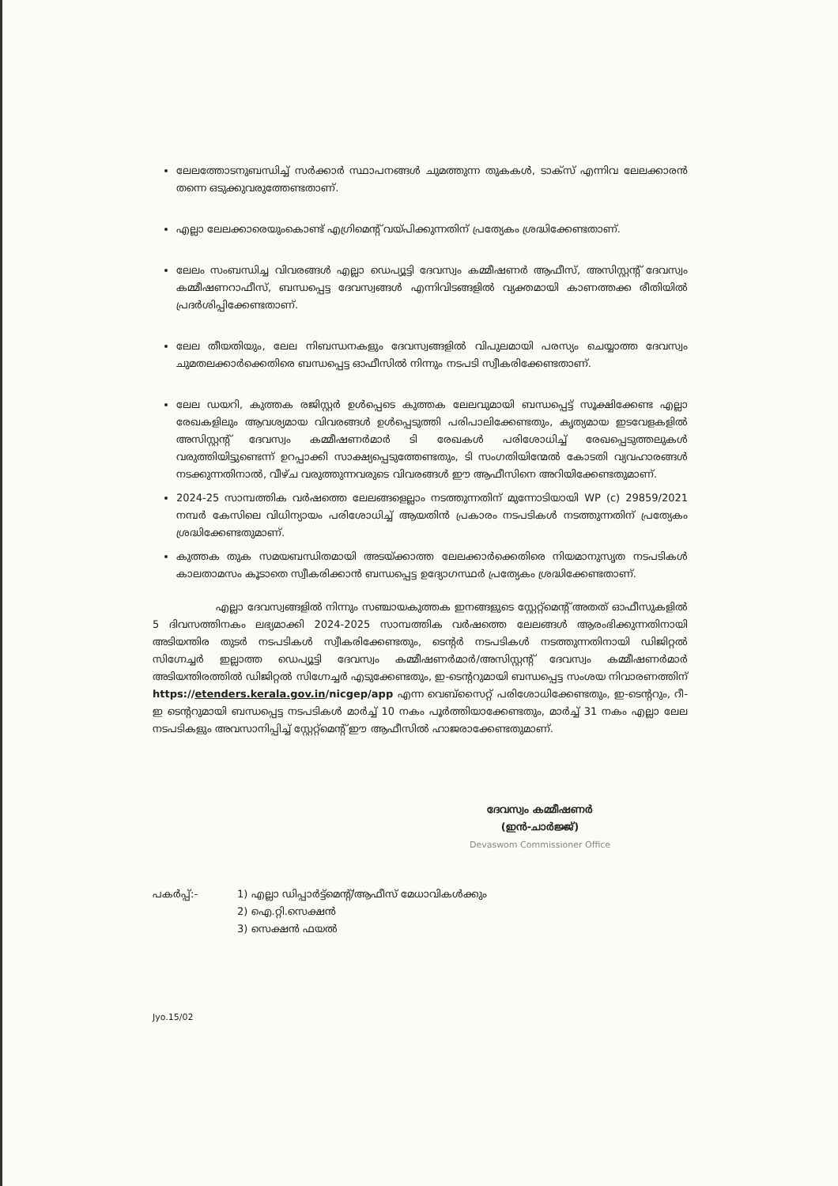ലേലത്തോടനുബന്ധിച്ച് സർക്കാർ സ്ഥാപനങ്ങൾ ചുമത്തുന്ന തുകകൾ, ടാക്സ് എന്നിവ ലേലക്കാരൻ തന്നെ ഒടുക്കുവരുത്തേണ്ടതാണ്.
എല്ലാ ലേലക്കാരെയുംകൊണ്ട് എഗ്രിമെന്റ് വയ്പിക്കുന്നതിന് പ്രത്യേകം ശ്രദ്ധിക്കേണ്ടതാണ്.
ലേലം സംബന്ധിച്ച വിവരങ്ങൾ എല്ലാ ഡെപ്യൂട്ടി ദേവസ്വം കമ്മീഷണർ ആഫീസ്, അസിസ്റ്റന്റ് ദേവസ്വം കമ്മീഷണറാഫീസ്, ബന്ധപ്പെട്ട ദേവസ്വങ്ങൾ എന്നിവിടങ്ങളിൽ വ്യക്തമായി കാണത്തക്ക രീതിയിൽ പ്രദർശിപ്പിക്കേണ്ടതാണ്.
ലേല തീയതിയും, ലേല നിബന്ധനകളും ദേവസ്വങ്ങളിൽ വിപുലമായി പരസ്യം ചെയ്യാത്ത ദേവസ്വം ചുമതലക്കാർക്കെതിരെ ബന്ധപ്പെട്ട ഓഫീസിൽ നിന്നും നടപടി സ്വീകരിക്കേണ്ടതാണ്.
ലേല ഡയറി, കുത്തക രജിസ്റ്റർ ഉൾപ്പെടെ കുത്തക ലേലവുമായി ബന്ധപ്പെട്ട് സൂക്ഷിക്കേണ്ട എല്ലാ രേഖകളിലും ആവശ്യമായ വിവരങ്ങൾ ഉൾപ്പെടുത്തി പരിപാലിക്കേണ്ടതും, കൃത്യമായ ഇടവേളകളിൽ അസിസ്റ്റന്റ് ദേവസ്വം കമ്മീഷണർമാർ ടി രേഖകൾ പരിശോധിച്ച് രേഖപ്പെടുത്തലുകൾ വരുത്തിയിട്ടുണ്ടെന്ന് ഉറപ്പാക്കി സാക്ഷ്യപ്പെടുത്തേണ്ടതും, ടി സംഗതിയിന്മേൽ കോടതി വ്യവഹാരങ്ങൾ നടക്കുന്നതിനാൽ, വീഴ്ച വരുത്തുന്നവരുടെ വിവരങ്ങൾ ഈ ആഫീസിനെ അറിയിക്കേണ്ടതുമാണ്.
2024-25 സാമ്പത്തിക വർഷത്തെ ലേലങ്ങളെല്ലാം നടത്തുന്നതിന് മുന്നോടിയായി WP (c) 29859/2021 നമ്പർ കേസിലെ വിധിന്യായം പരിശോധിച്ച് ആയതിൻ പ്രകാരം നടപടികൾ നടത്തുന്നതിന് പ്രത്യേകം ശ്രദ്ധിക്കേണ്ടതുമാണ്.
കുത്തക തുക സമയബന്ധിതമായി അടയ്ക്കാത്ത ലേലക്കാർക്കെതിരെ നിയമാനുസൃത നടപടികൾ കാലതാമസം കൂടാതെ സ്വീകരിക്കാൻ ബന്ധപ്പെട്ട ഉദ്യോഗസ്ഥർ പ്രത്യേകം ശ്രദ്ധിക്കേണ്ടതാണ്.
എല്ലാ ദേവസ്വങ്ങളിൽ നിന്നും സഞ്ചായകുത്തക ഇനങ്ങളുടെ സ്റ്റേറ്റ്മെന്റ് അതത് ഓഫീസുകളിൽ 5 ദിവസത്തിനകം ലഭ്യമാക്കി 2024-2025 സാമ്പത്തിക വർഷത്തെ ലേലങ്ങൾ ആരംഭിക്കുന്നതിനായി അടിയന്തിര തുടർ നടപടികൾ സ്വീകരിക്കേണ്ടതും, ടെന്റർ നടപടികൾ നടത്തുന്നതിനായി ഡിജിറ്റൽ സിഗ്നേച്ചർ ഇല്ലാത്ത ഡെപ്യൂട്ടി ദേവസ്വം കമ്മീഷണർമാർ/അസിസ്റ്റന്റ് ദേവസ്വം കമ്മീഷണർമാർ അടിയന്തിരത്തിൽ ഡിജിറ്റൽ സിഗ്നേച്ചർ എടുക്കേണ്ടതും, ഇ-ടെന്ററുമായി ബന്ധപ്പെട്ട സംശയ നിവാരണത്തിന് https://etenders.kerala.gov.in/nicgep/app എന്ന വെബ്സൈറ്റ് പരിശോധിക്കേണ്ടതും, ഇ-ടെന്ററും, റീ-ഇ ടെന്ററുമായി ബന്ധപ്പെട്ട നടപടികൾ മാർച്ച് 10 നകം പൂർത്തിയാക്കേണ്ടതും, മാർച്ച് 31 നകം എല്ലാ ലേല നടപടികളും അവസാനിപ്പിച്ച് സ്റ്റേറ്റ്മെന്റ് ഈ ആഫീസിൽ ഹാജരാക്കേണ്ടതുമാണ്.
ദേവസ്വം കമ്മീഷണർ
(ഇൻ-ചാർജ്ജ്)
Devaswom Commissioner Office
പകർപ്പ്:- 1) എല്ലാ ഡിപ്പാർട്ട്മെന്റ്/ആഫീസ് മേധാവികൾക്കും
2) ഐ.റ്റി.സെക്ഷൻ
3) സെക്ഷൻ ഫയൽ
Jyo.15/02